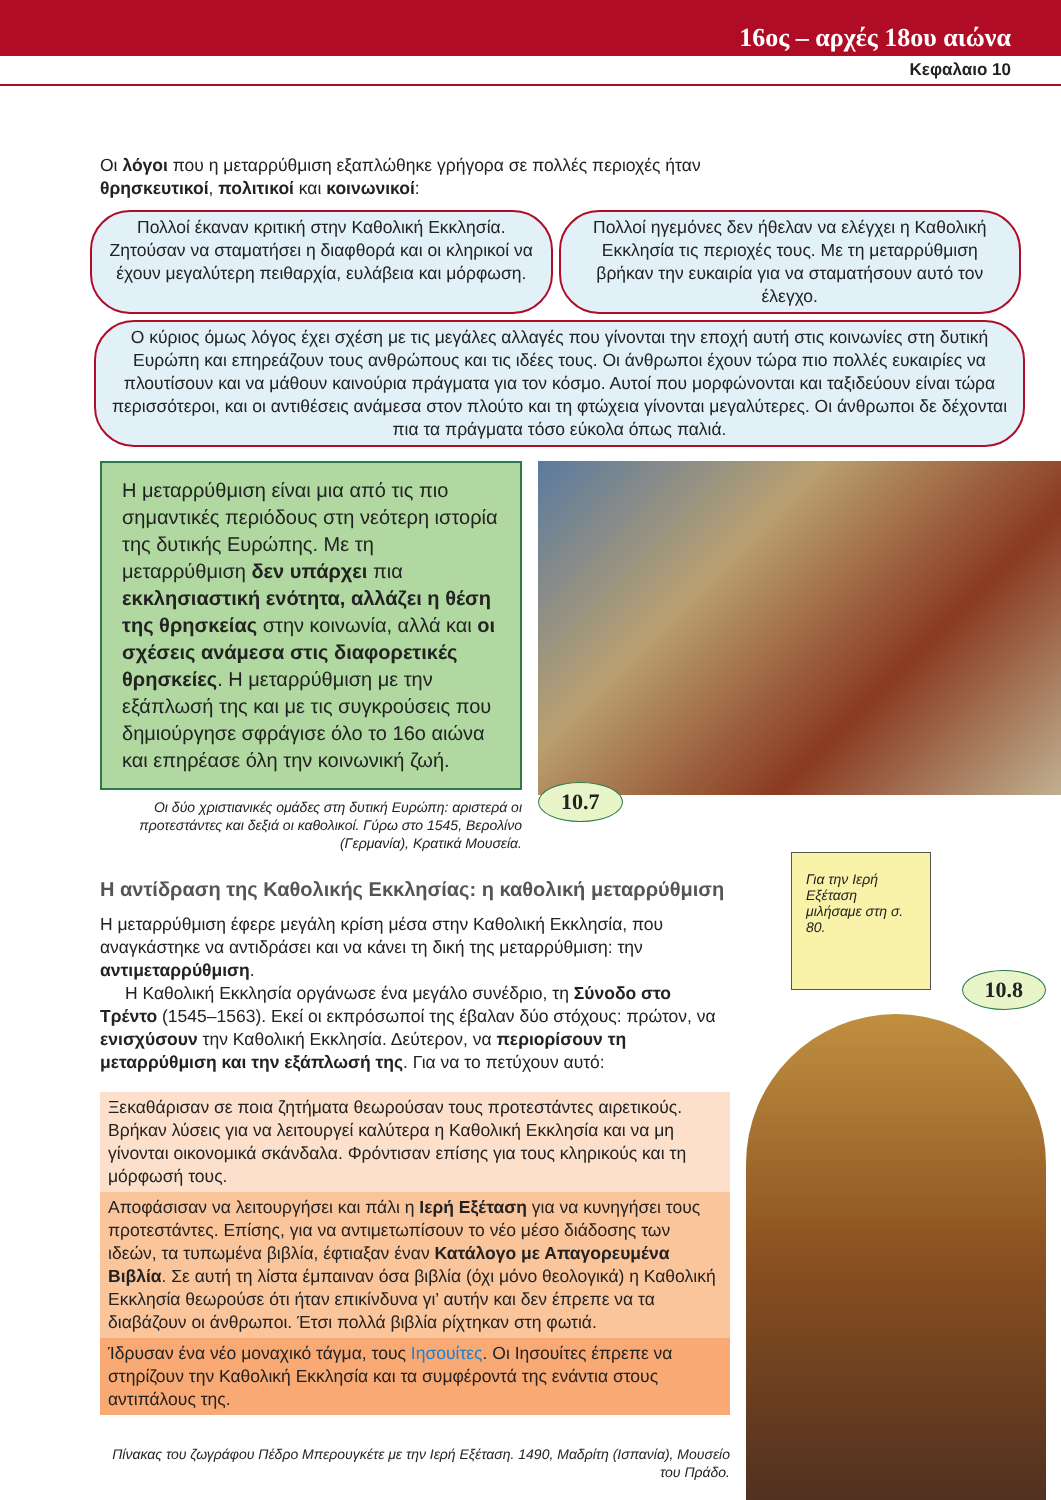16ος – αρχές 18ου αιώνα
Κεφαλαιο 10
Οι λόγοι που η μεταρρύθμιση εξαπλώθηκε γρήγορα σε πολλές περιοχές ήταν θρησκευτικοί, πολιτικοί και κοινωνικοί:
Πολλοί έκαναν κριτική στην Καθολική Εκκλησία. Ζητούσαν να σταματήσει η διαφθορά και οι κληρικοί να έχουν μεγαλύτερη πειθαρχία, ευλάβεια και μόρφωση.
Πολλοί ηγεμόνες δεν ήθελαν να ελέγχει η Καθολική Εκκλησία τις περιοχές τους. Με τη μεταρρύθμιση βρήκαν την ευκαιρία για να σταματήσουν αυτό τον έλεγχο.
Ο κύριος όμως λόγος έχει σχέση με τις μεγάλες αλλαγές που γίνονται την εποχή αυτή στις κοινωνίες στη δυτική Ευρώπη και επηρεάζουν τους ανθρώπους και τις ιδέες τους. Οι άνθρωποι έχουν τώρα πιο πολλές ευκαιρίες να πλουτίσουν και να μάθουν καινούρια πράγματα για τον κόσμο. Αυτοί που μορφώνονται και ταξιδεύουν είναι τώρα περισσότεροι, και οι αντιθέσεις ανάμεσα στον πλούτο και τη φτώχεια γίνονται μεγαλύτερες. Οι άνθρωποι δε δέχονται πια τα πράγματα τόσο εύκολα όπως παλιά.
Η μεταρρύθμιση είναι μια από τις πιο σημαντικές περιόδους στη νεότερη ιστορία της δυτικής Ευρώπης. Με τη μεταρρύθμιση δεν υπάρχει πια εκκλησιαστική ενότητα, αλλάζει η θέση της θρησκείας στην κοινωνία, αλλά και οι σχέσεις ανάμεσα στις διαφορετικές θρησκείες. Η μεταρρύθμιση με την εξάπλωσή της και με τις συγκρούσεις που δημιούργησε σφράγισε όλο το 16ο αιώνα και επηρέασε όλη την κοινωνική ζωή.
Οι δύο χριστιανικές ομάδες στη δυτική Ευρώπη: αριστερά οι προτεστάντες και δεξιά οι καθολικοί. Γύρω στο 1545, Βερολίνο (Γερμανία), Κρατικά Μουσεία.
10.7
Η αντίδραση της Καθολικής Εκκλησίας: η καθολική μεταρρύθμιση
Η μεταρρύθμιση έφερε μεγάλη κρίση μέσα στην Καθολική Εκκλησία, που αναγκάστηκε να αντιδράσει και να κάνει τη δική της μεταρρύθμιση: την αντιμεταρρύθμιση.
Η Καθολική Εκκλησία οργάνωσε ένα μεγάλο συνέδριο, τη Σύνοδο στο Τρέντο (1545–1563). Εκεί οι εκπρόσωποί της έβαλαν δύο στόχους: πρώτον, να ενισχύσουν την Καθολική Εκκλησία. Δεύτερον, να περιορίσουν τη μεταρρύθμιση και την εξάπλωσή της. Για να το πετύχουν αυτό:
Ξεκαθάρισαν σε ποια ζητήματα θεωρούσαν τους προτεστάντες αιρετικούς. Βρήκαν λύσεις για να λειτουργεί καλύτερα η Καθολική Εκκλησία και να μη γίνονται οικονομικά σκάνδαλα. Φρόντισαν επίσης για τους κληρικούς και τη μόρφωσή τους.
Αποφάσισαν να λειτουργήσει και πάλι η Ιερή Εξέταση για να κυνηγήσει τους προτεστάντες. Επίσης, για να αντιμετωπίσουν το νέο μέσο διάδοσης των ιδεών, τα τυπωμένα βιβλία, έφτιαξαν έναν Κατάλογο με Απαγορευμένα Βιβλία. Σε αυτή τη λίστα έμπαιναν όσα βιβλία (όχι μόνο θεολογικά) η Καθολική Εκκλησία θεωρούσε ότι ήταν επικίνδυνα γι’ αυτήν και δεν έπρεπε να τα διαβάζουν οι άνθρωποι. Έτσι πολλά βιβλία ρίχτηκαν στη φωτιά.
Ίδρυσαν ένα νέο μοναχικό τάγμα, τους Ιησουίτες. Οι Ιησουίτες έπρεπε να στηρίζουν την Καθολική Εκκλησία και τα συμφέροντά της ενάντια στους αντιπάλους της.
Πίνακας του ζωγράφου Πέδρο Μπερουγκέτε με την Ιερή Εξέταση. 1490, Μαδρίτη (Ισπανία), Μουσείο του Πράδο.
Για την Ιερή Εξέταση μιλήσαμε στη σ. 80.
10.8